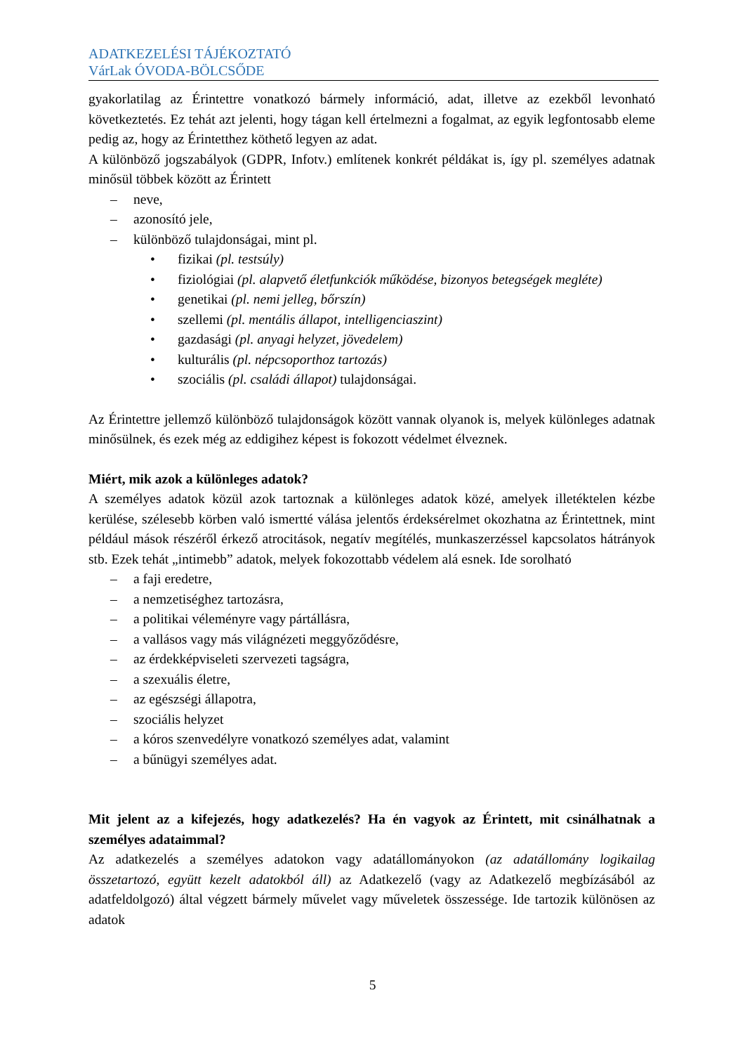ADATKEZELÉSI TÁJÉKOZTATÓ
VárLak ÓVODA-BÖLCSŐDE
gyakorlatilag az Érintettre vonatkozó bármely információ, adat, illetve az ezekből levonható következtetés. Ez tehát azt jelenti, hogy tágan kell értelmezni a fogalmat, az egyik legfontosabb eleme pedig az, hogy az Érintetthez köthető legyen az adat.
A különböző jogszabályok (GDPR, Infotv.) említenek konkrét példákat is, így pl. személyes adatnak minősül többek között az Érintett
– neve,
– azonosító jele,
– különböző tulajdonságai, mint pl.
• fizikai (pl. testsúly)
• fiziológiai (pl. alapvető életfunkciók működése, bizonyos betegségek megléte)
• genetikai (pl. nemi jelleg, bőrszín)
• szellemi (pl. mentális állapot, intelligenciaszint)
• gazdasági (pl. anyagi helyzet, jövedelem)
• kulturális (pl. népcsoporthoz tartozás)
• szociális (pl. családi állapot) tulajdonságai.
Az Érintettre jellemző különböző tulajdonságok között vannak olyanok is, melyek különleges adatnak minősülnek, és ezek még az eddigihez képest is fokozott védelmet élveznek.
Miért, mik azok a különleges adatok?
A személyes adatok közül azok tartoznak a különleges adatok közé, amelyek illetéktelen kézbe kerülése, szélesebb körben való ismertté válása jelentős érdeksérelmet okozhatna az Érintettnek, mint például mások részéről érkező atrocitások, negatív megítélés, munkaszerzéssel kapcsolatos hátrányok stb. Ezek tehát „intimebb” adatok, melyek fokozottabb védelem alá esnek. Ide sorolható
– a faji eredetre,
– a nemzetiséghez tartozásra,
– a politikai véleményre vagy pártállásra,
– a vallásos vagy más világnézeti meggyőződésre,
– az érdekképviseleti szervezeti tagságra,
– a szexuális életre,
– az egészségi állapotra,
– szociális helyzet
– a kóros szenvedélyre vonatkozó személyes adat, valamint
– a bűnügyi személyes adat.
Mit jelent az a kifejezés, hogy adatkezelés? Ha én vagyok az Érintett, mit csinálhatnak a személyes adataimmal?
Az adatkezelés a személyes adatokon vagy adatállományokon (az adatállomány logikailag összetartozó, együtt kezelt adatokból áll) az Adatkezelő (vagy az Adatkezelő megbízásából az adatfeldolgozó) által végzett bármely művelet vagy műveletek összessége. Ide tartozik különösen az adatok
5